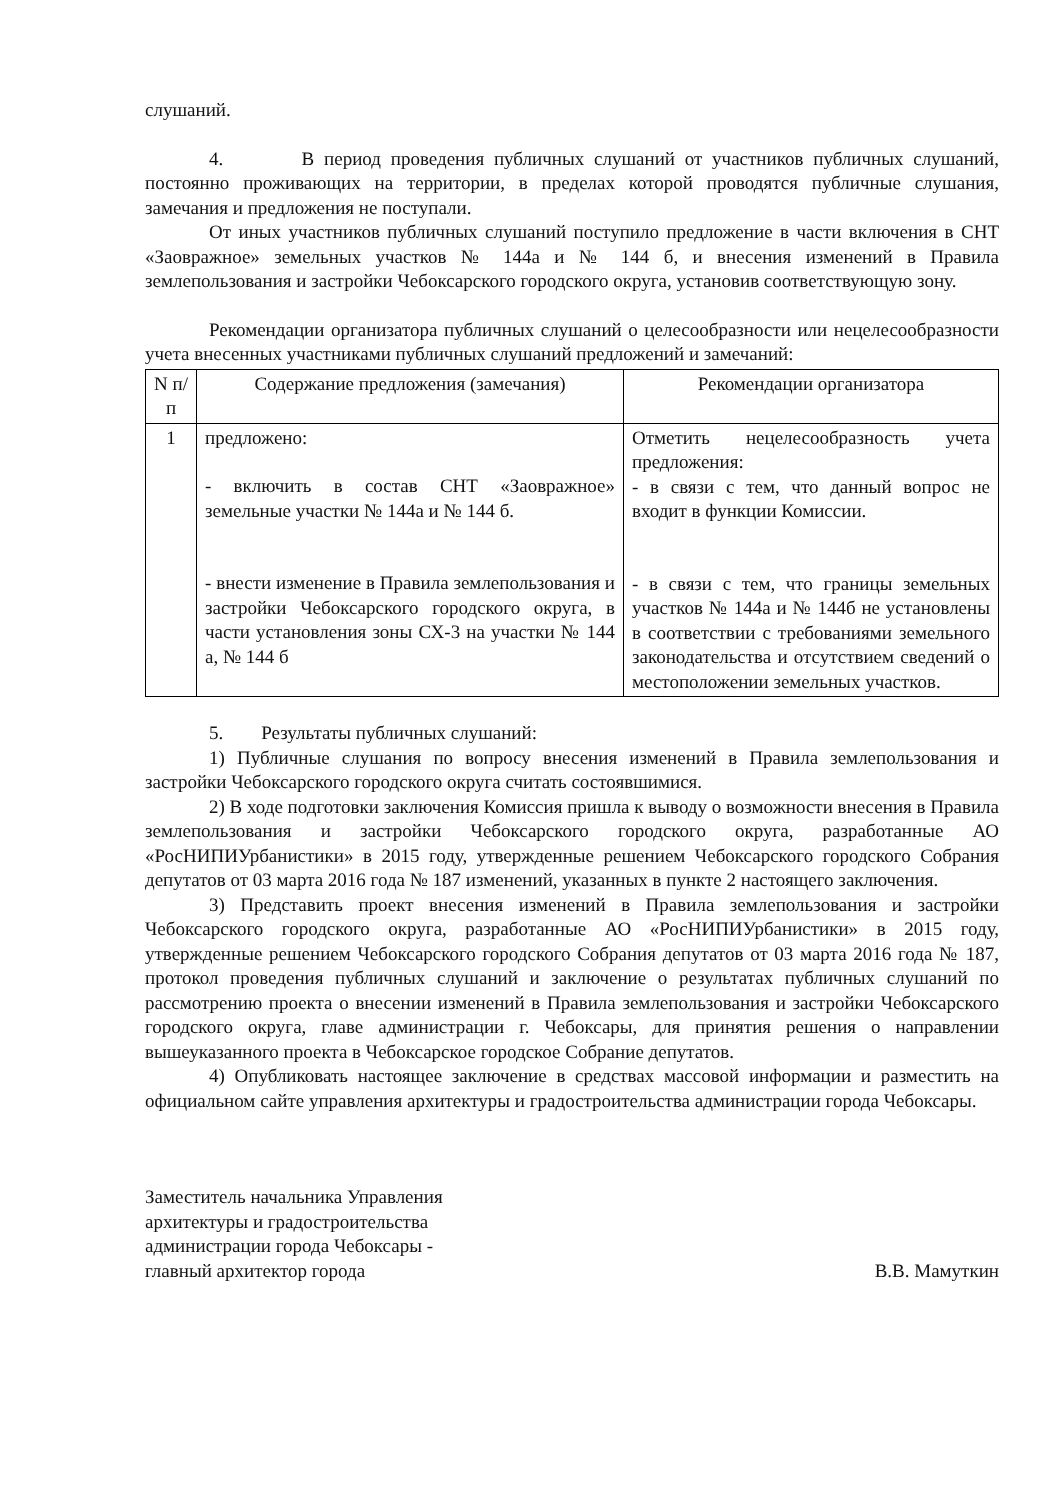слушаний.
4. В период проведения публичных слушаний от участников публичных слушаний, постоянно проживающих на территории, в пределах которой проводятся публичные слушания, замечания и предложения не поступали.
От иных участников публичных слушаний поступило предложение в части включения в СНТ «Заовражное» земельных участков № 144а и № 144 б, и внесения изменений в Правила землепользования и застройки Чебоксарского городского округа, установив соответствующую зону.
Рекомендации организатора публичных слушаний о целесообразности или нецелесообразности учета внесенных участниками публичных слушаний предложений и замечаний:
| N п/п | Содержание предложения (замечания) | Рекомендации организатора |
| --- | --- | --- |
| 1 | предложено: - включить в состав СНТ «Заовражное» земельные участки № 144а и № 144 б. - внести изменение в Правила землепользования и застройки Чебоксарского городского округа, в части установления зоны СХ-3 на участки № 144 а, № 144 б | Отметить нецелесообразность учета предложения: - в связи с тем, что данный вопрос не входит в функции Комиссии. - в связи с тем, что границы земельных участков № 144а и № 144б не установлены в соответствии с требованиями земельного законодательства и отсутствием сведений о местоположении земельных участков. |
5. Результаты публичных слушаний:
1) Публичные слушания по вопросу внесения изменений в Правила землепользования и застройки Чебоксарского городского округа считать состоявшимися.
2) В ходе подготовки заключения Комиссия пришла к выводу о возможности внесения в Правила землепользования и застройки Чебоксарского городского округа, разработанные АО «РосНИПИУрбанистики» в 2015 году, утвержденные решением Чебоксарского городского Собрания депутатов от 03 марта 2016 года № 187 изменений, указанных в пункте 2 настоящего заключения.
3) Представить проект внесения изменений в Правила землепользования и застройки Чебоксарского городского округа, разработанные АО «РосНИПИУрбанистики» в 2015 году, утвержденные решением Чебоксарского городского Собрания депутатов от 03 марта 2016 года № 187, протокол проведения публичных слушаний и заключение о результатах публичных слушаний по рассмотрению проекта о внесении изменений в Правила землепользования и застройки Чебоксарского городского округа, главе администрации г. Чебоксары, для принятия решения о направлении вышеуказанного проекта в Чебоксарское городское Собрание депутатов.
4) Опубликовать настоящее заключение в средствах массовой информации и разместить на официальном сайте управления архитектуры и градостроительства администрации города Чебоксары.
Заместитель начальника Управления
архитектуры и градостроительства
администрации города Чебоксары -
главный архитектор города
В.В. Мамуткин